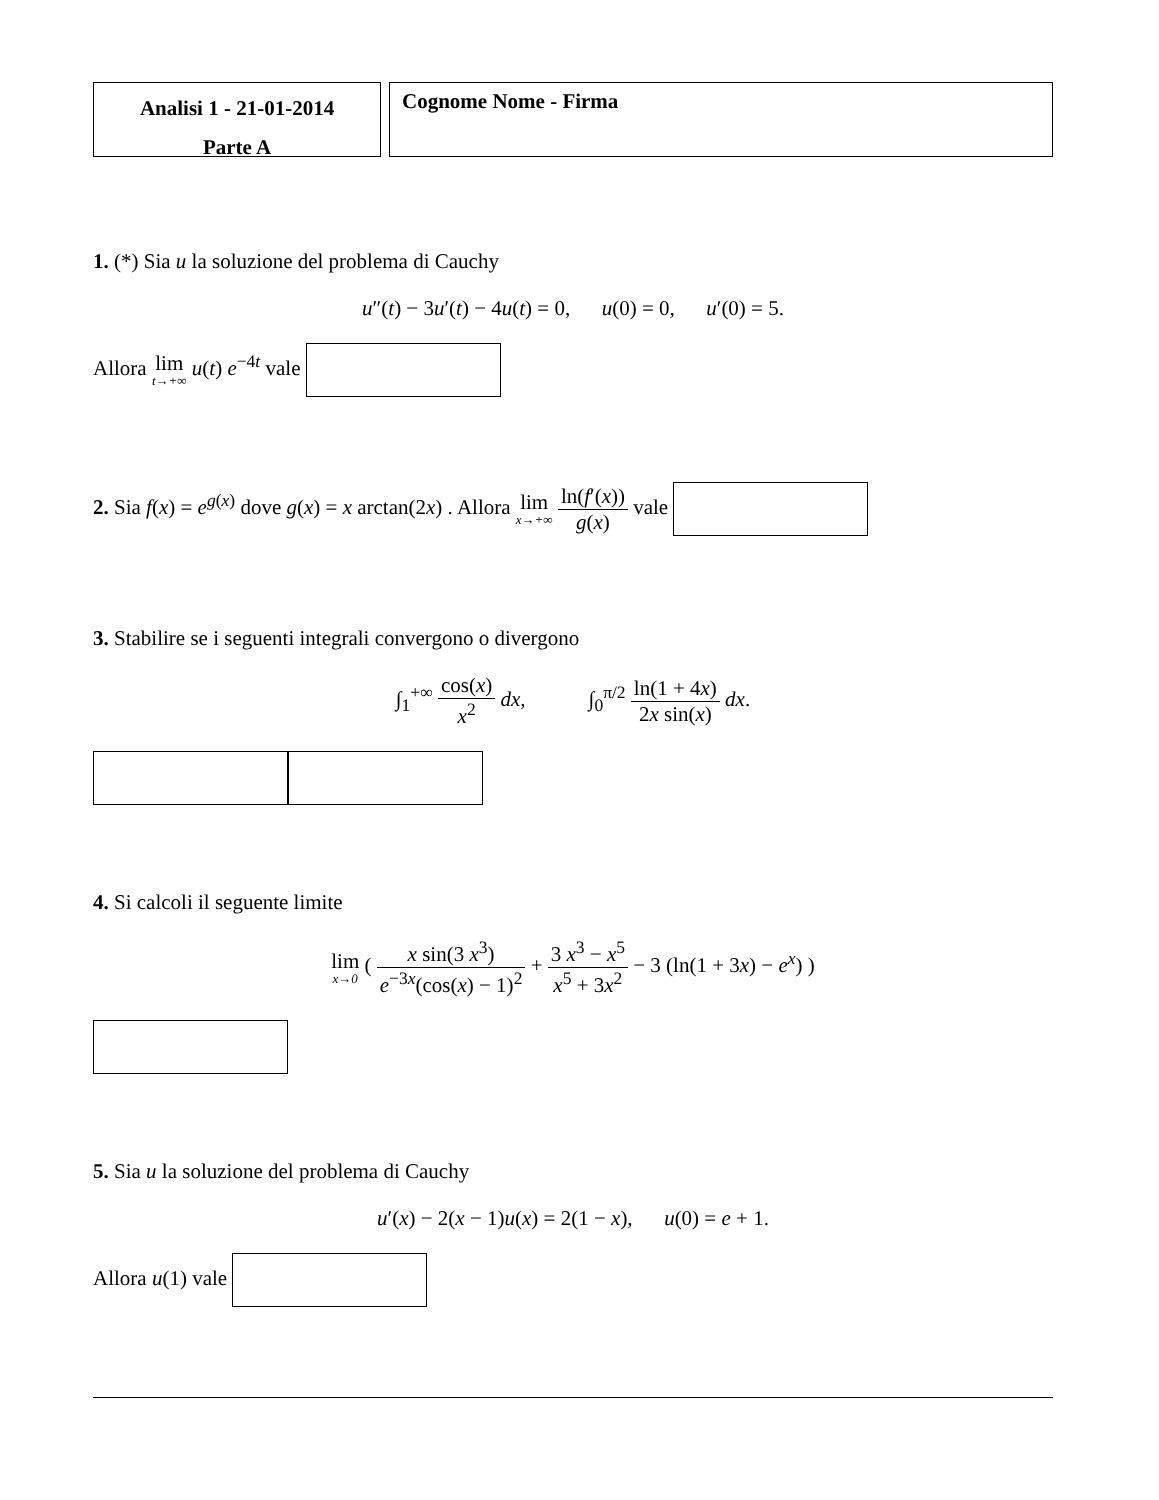Analisi 1 - 21-01-2014
Parte A
Cognome Nome - Firma
1. (*) Sia u la soluzione del problema di Cauchy
u″(t) − 3u′(t) − 4u(t) = 0, u(0) = 0, u′(0) = 5.
Allora lim t→+∞ u(t) e<sup>−4t</sup> vale
2. Sia f(x) = e<sup>g(x)</sup> dove g(x) = x arctan(2x) . Allora lim x→+∞ ln(f′(x)) g(x) vale
3. Stabilire se i seguenti integrali convergono o divergono
∫<sub>1</sub><sup>+∞</sup> cos(x) x<sup>2</sup> dx, ∫<sub>0</sub><sup>π/2</sup> ln(1 + 4x) 2x sin(x) dx.
4. Si calcoli il seguente limite
lim x→0 ( x sin(3 x<sup>3</sup>) e<sup>−3x</sup>(cos(x) − 1)<sup>2</sup> + 3 x<sup>3</sup> − x<sup>5</sup> x<sup>5</sup> + 3x<sup>2</sup> − 3 (ln(1 + 3x) − e<sup>x</sup>) )
5. Sia u la soluzione del problema di Cauchy
u′(x) − 2(x − 1)u(x) = 2(1 − x), u(0) = e + 1.
Allora u(1) vale